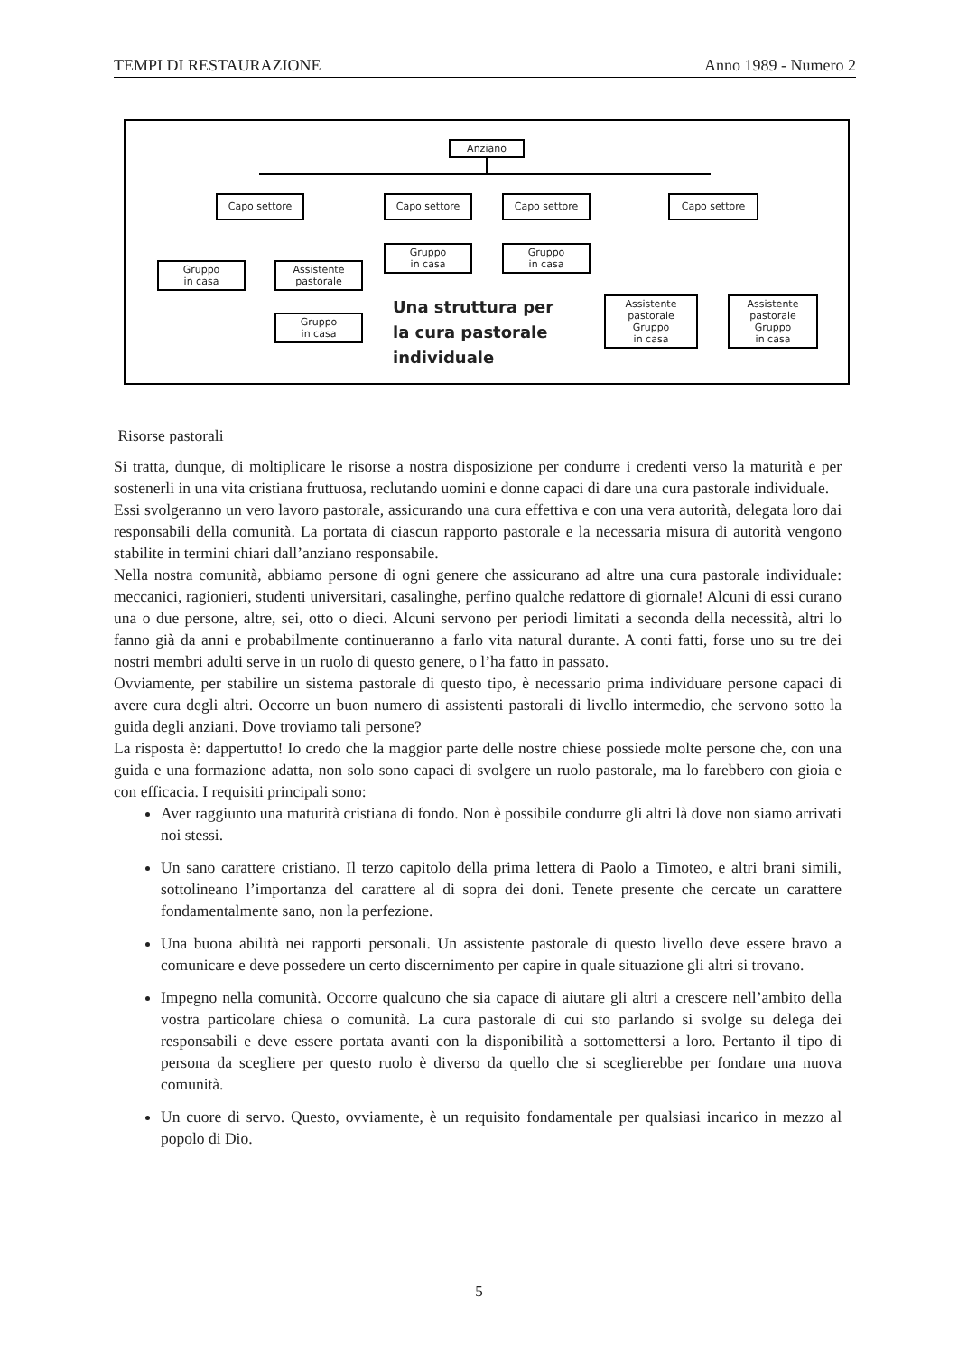TEMPI DI RESTAURAZIONE Anno 1989 - Numero 2
Anziano
Capo settore Capo settore Capo settore Capo settore
Gruppo
in casa
Assistente
pastorale
Gruppo
in casa
Gruppo
in casa
Gruppo
in casa
Assistente
pastorale
Gruppo
in casa
Assistente
pastorale
Gruppo
in casa
Una struttura per
la cura pastorale
individuale
Risorse pastorali
Si tratta, dunque, di moltiplicare le risorse a nostra disposizione per condurre i credenti verso la maturità e per sostenerli in una vita cristiana fruttuosa, reclutando uomini e donne capaci di dare una cura pastorale individuale.
Essi svolgeranno un vero lavoro pastorale, assicurando una cura effettiva e con una vera autorità, delegata loro dai responsabili della comunità. La portata di ciascun rapporto pastorale e la necessaria misura di autorità vengono stabilite in termini chiari dall’anziano responsabile.
Nella nostra comunità, abbiamo persone di ogni genere che assicurano ad altre una cura pastorale individuale: meccanici, ragionieri, studenti universitari, casalinghe, perfino qualche redattore di giornale! Alcuni di essi curano una o due persone, altre, sei, otto o dieci. Alcuni servono per periodi limitati a seconda della necessità, altri lo fanno già da anni e probabilmente continueranno a farlo vita natural durante. A conti fatti, forse uno su tre dei nostri membri adulti serve in un ruolo di questo genere, o l’ha fatto in passato.
Ovviamente, per stabilire un sistema pastorale di questo tipo, è necessario prima individuare persone capaci di avere cura degli altri. Occorre un buon numero di assistenti pastorali di livello intermedio, che servono sotto la guida degli anziani. Dove troviamo tali persone?
La risposta è: dappertutto! Io credo che la maggior parte delle nostre chiese possiede molte persone che, con una guida e una formazione adatta, non solo sono capaci di svolgere un ruolo pastorale, ma lo farebbero con gioia e con efficacia. I requisiti principali sono:
Aver raggiunto una maturità cristiana di fondo. Non è possibile condurre gli altri là dove non siamo arrivati noi stessi.
Un sano carattere cristiano. Il terzo capitolo della prima lettera di Paolo a Timoteo, e altri brani simili, sottolineano l’importanza del carattere al di sopra dei doni. Tenete presente che cercate un carattere fondamentalmente sano, non la perfezione.
Una buona abilità nei rapporti personali. Un assistente pastorale di questo livello deve essere bravo a comunicare e deve possedere un certo discernimento per capire in quale situazione gli altri si trovano.
Impegno nella comunità. Occorre qualcuno che sia capace di aiutare gli altri a crescere nell’ambito della vostra particolare chiesa o comunità. La cura pastorale di cui sto parlando si svolge su delega dei responsabili e deve essere portata avanti con la disponibilità a sottomettersi a loro. Pertanto il tipo di persona da scegliere per questo ruolo è diverso da quello che si sceglierebbe per fondare una nuova comunità.
Un cuore di servo. Questo, ovviamente, è un requisito fondamentale per qualsiasi incarico in mezzo al popolo di Dio.
5